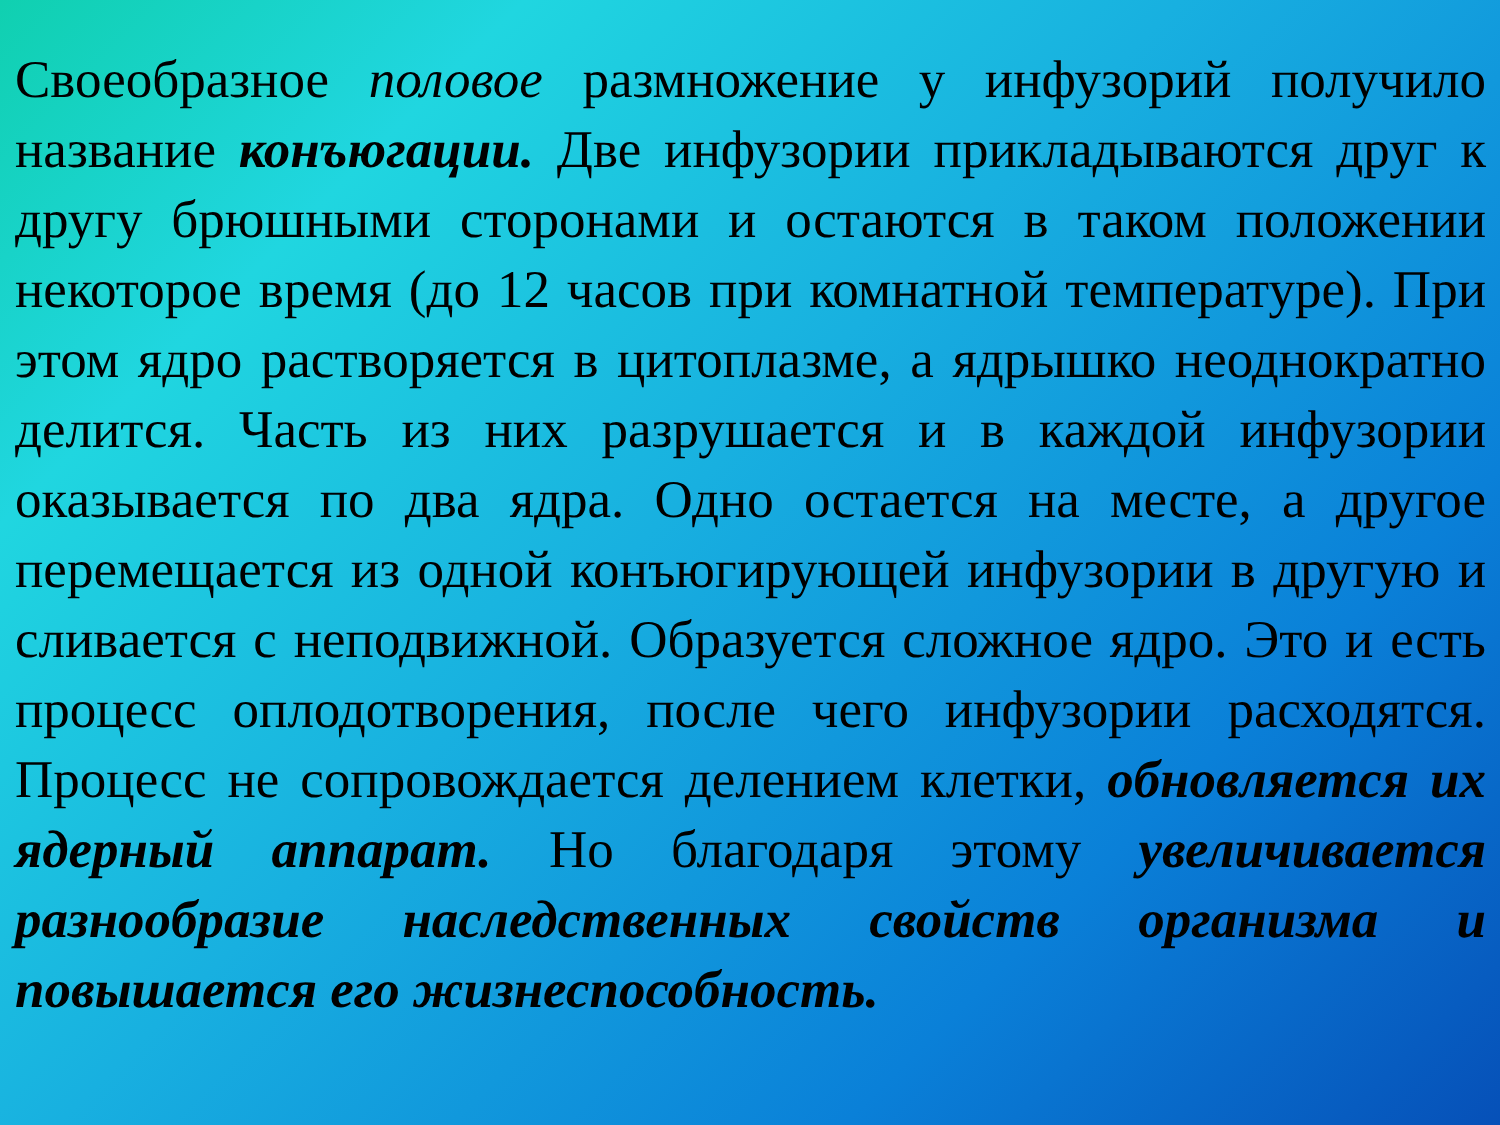Своеобразное половое размножение у инфузорий получило название конъюгации. Две инфузории прикладываются друг к другу брюшными сторонами и остаются в таком положении некоторое время (до 12 часов при комнатной температуре). При этом ядро растворяется в цитоплазме, а ядрышко неоднократно делится. Часть из них разрушается и в каждой инфузории оказывается по два ядра. Одно остается на месте, а другое перемещается из одной конъюгирующей инфузории в другую и сливается с неподвижной. Образуется сложное ядро. Это и есть процесс оплодотворения, после чего инфузории расходятся. Процесс не сопровождается делением клетки, обновляется их ядерный аппарат. Но благодаря этому увеличивается разнообразие наследственных свойств организма и повышается его жизнеспособность.